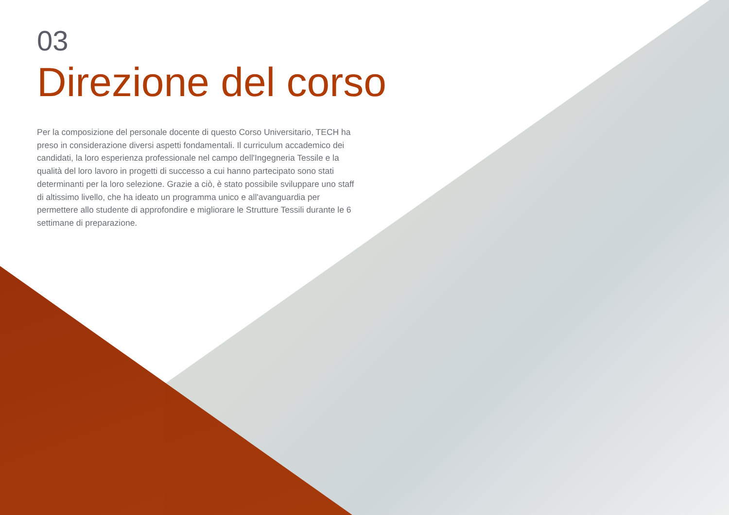03
Direzione del corso
Per la composizione del personale docente di questo Corso Universitario, TECH ha preso in considerazione diversi aspetti fondamentali. Il curriculum accademico dei candidati, la loro esperienza professionale nel campo dell'Ingegneria Tessile e la qualità del loro lavoro in progetti di successo a cui hanno partecipato sono stati determinanti per la loro selezione. Grazie a ciò, è stato possibile sviluppare uno staff di altissimo livello, che ha ideato un programma unico e all'avanguardia per permettere allo studente di approfondire e migliorare le Strutture Tessili durante le 6 settimane di preparazione.